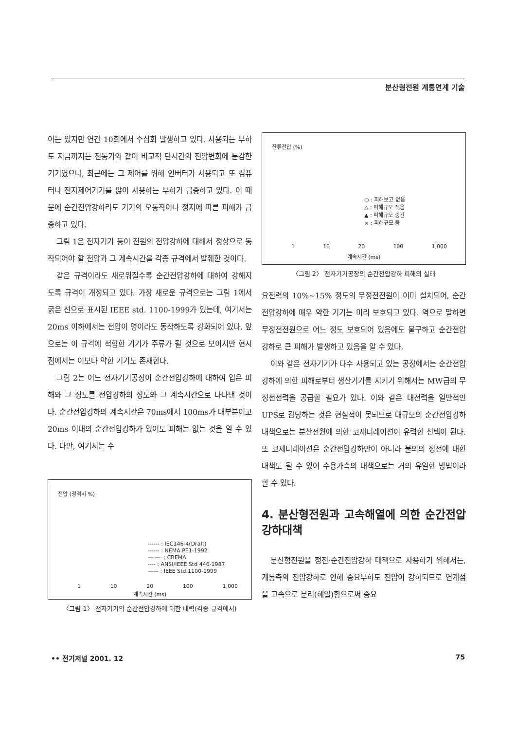분산형전원 계통연계 기술
이는 있지만 연간 10회에서 수십회 발생하고 있다. 사용되는 부하도 지금까지는 전동기와 같이 비교적 단시간의 전압변화에 둔감한 기기였으나, 최근에는 그 제어를 위해 인버터가 사용되고 또 컴퓨터나 전자제어기기를 많이 사용하는 부하가 급증하고 있다. 이 때문에 순간전압강하라도 기기의 오동작이나 정지에 따른 피해가 급증하고 있다.
그림 1은 전자기기 등이 전원의 전압강하에 대해서 정상으로 동작되어야 할 전압과 그 계속시간을 각종 규격에서 발췌한 것이다.
같은 규격이라도 새로워질수록 순간전압강하에 대하여 강해지도록 규격이 개정되고 있다. 가장 새로운 규격으로는 그림 1에서 굵은 선으로 표시된 IEEE std. 1100-1999가 있는데, 여기서는 20ms 이하에서는 전압이 영이라도 동작하도록 강화되어 있다. 앞으로는 이 규격에 적합한 기기가 주류가 될 것으로 보이지만 현시점에서는 이보다 약한 기기도 존재한다.
그림 2는 어느 전자기기공장이 순간전압강하에 대하여 입은 피해와 그 정도를 전압강하의 정도와 그 계속시간으로 나타낸 것이다. 순간전압강하의 계속시간은 70ms에서 100ms가 대부분이고 20ms 이내의 순간전압강하가 있어도 피해는 없는 것을 알 수 있다. 다만, 여기서는 수
전압 (정격비 %)
------ : IEC146-4(Draft)
------ : NEMA PE1-1992
—·—· : CBEMA
---- : ANSI/IEEE Std 446-1987
—— : IEEE Std.1100-1999
1 10 20 100 1,000
계속시간 (ms)
〈그림 1〉 전자기기의 순간전압강하에 대한 내력(각종 규격에서)
잔류전압 (%)
○ : 피해보고 없음
△ : 피해규모 적음
▲ : 피해규모 중간
× : 피해규모 큼
1 10 20 100 1,000
계속시간 (ms)
〈그림 2〉 전자기기공장의 순간전압강하 피해의 실태
요전력의 10%~15% 정도의 무정전전원이 이미 설치되어, 순간전압강하에 매우 약한 기기는 미리 보호되고 있다. 역으로 말하면 무정전전원으로 어느 정도 보호되어 있음에도 불구하고 순간전압 강하로 큰 피해가 발생하고 있음을 알 수 있다.
이와 같은 전자기기가 다수 사용되고 있는 공장에서는 순간전압강하에 의한 피해로부터 생산기기를 지키기 위해서는 MW급의 무정전전력을 공급할 필요가 있다. 이와 같은 대전력을 일반적인 UPS로 감당하는 것은 현실적이 못되므로 대규모의 순간전압강하대책으로는 분산전원에 의한 코제너레이션이 유력한 선택이 된다. 또 코제너레이션은 순간전압강하만이 아니라 불의의 정전에 대한 대책도 될 수 있어 수용가측의 대책으로는 거의 유일한 방법이라 할 수 있다.
4. 분산형전원과 고속해열에 의한 순간전압 강하대책
분산형전원을 정전·순간전압강하 대책으로 사용하기 위해서는, 계통측의 전압강하로 인해 중요부하도 전압이 강하되므로 연계점을 고속으로 분리(해열)함으로써 중요
•• 전기저널 2001. 12 75